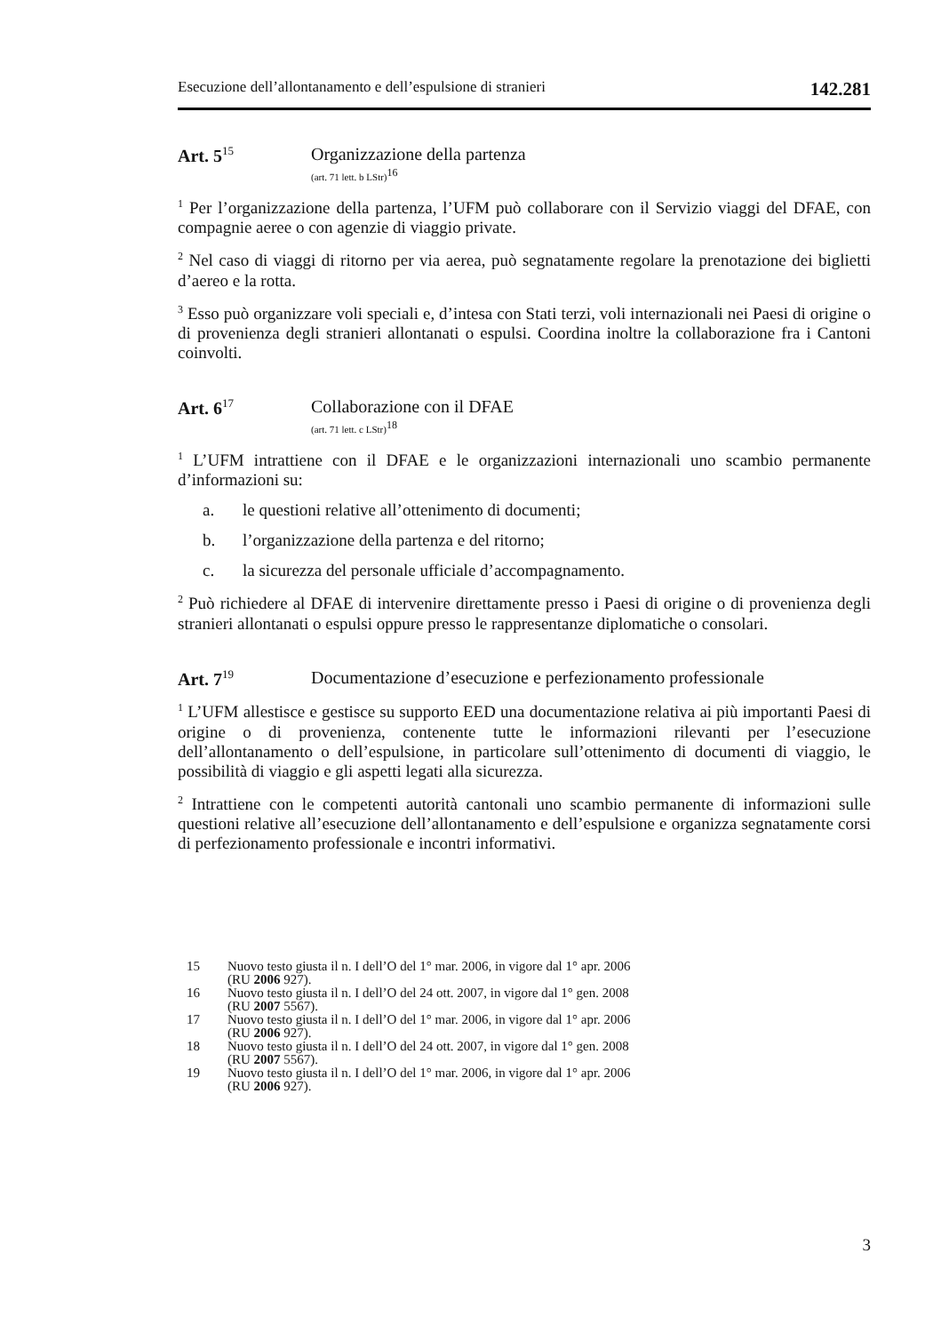Esecuzione dell’allontanamento e dell’espulsione di stranieri 142.281
Art. 5<sup>15</sup>
Organizzazione della partenza
(art. 71 lett. b LStr)<sup>16</sup>
<sup>1</sup> Per l’organizzazione della partenza, l’UFM può collaborare con il Servizio viaggi del DFAE, con compagnie aeree o con agenzie di viaggio private.
<sup>2</sup> Nel caso di viaggi di ritorno per via aerea, può segnatamente regolare la prenotazione dei biglietti d’aereo e la rotta.
<sup>3</sup> Esso può organizzare voli speciali e, d’intesa con Stati terzi, voli internazionali nei Paesi di origine o di provenienza degli stranieri allontanati o espulsi. Coordina inoltre la collaborazione fra i Cantoni coinvolti.
Art. 6<sup>17</sup>
Collaborazione con il DFAE
(art. 71 lett. c LStr)<sup>18</sup>
<sup>1</sup> L’UFM intrattiene con il DFAE e le organizzazioni internazionali uno scambio permanente d’informazioni su:
a. le questioni relative all’ottenimento di documenti;
b. l’organizzazione della partenza e del ritorno;
c. la sicurezza del personale ufficiale d’accompagnamento.
<sup>2</sup> Può richiedere al DFAE di intervenire direttamente presso i Paesi di origine o di provenienza degli stranieri allontanati o espulsi oppure presso le rappresentanze diplomatiche o consolari.
Art. 7<sup>19</sup>
Documentazione d’esecuzione e perfezionamento professionale
<sup>1</sup> L’UFM allestisce e gestisce su supporto EED una documentazione relativa ai più importanti Paesi di origine o di provenienza, contenente tutte le informazioni rilevanti per l’esecuzione dell’allontanamento o dell’espulsione, in particolare sull’ottenimento di documenti di viaggio, le possibilità di viaggio e gli aspetti legati alla sicurezza.
<sup>2</sup> Intrattiene con le competenti autorità cantonali uno scambio permanente di informazioni sulle questioni relative all’esecuzione dell’allontanamento e dell’espulsione e organizza segnatamente corsi di perfezionamento professionale e incontri informativi.
15 Nuovo testo giusta il n. I dell’O del 1° mar. 2006, in vigore dal 1° apr. 2006
(RU 2006 927).
16 Nuovo testo giusta il n. I dell’O del 24 ott. 2007, in vigore dal 1° gen. 2008
(RU 2007 5567).
17 Nuovo testo giusta il n. I dell’O del 1° mar. 2006, in vigore dal 1° apr. 2006
(RU 2006 927).
18 Nuovo testo giusta il n. I dell’O del 24 ott. 2007, in vigore dal 1° gen. 2008
(RU 2007 5567).
19 Nuovo testo giusta il n. I dell’O del 1° mar. 2006, in vigore dal 1° apr. 2006
(RU 2006 927).
3